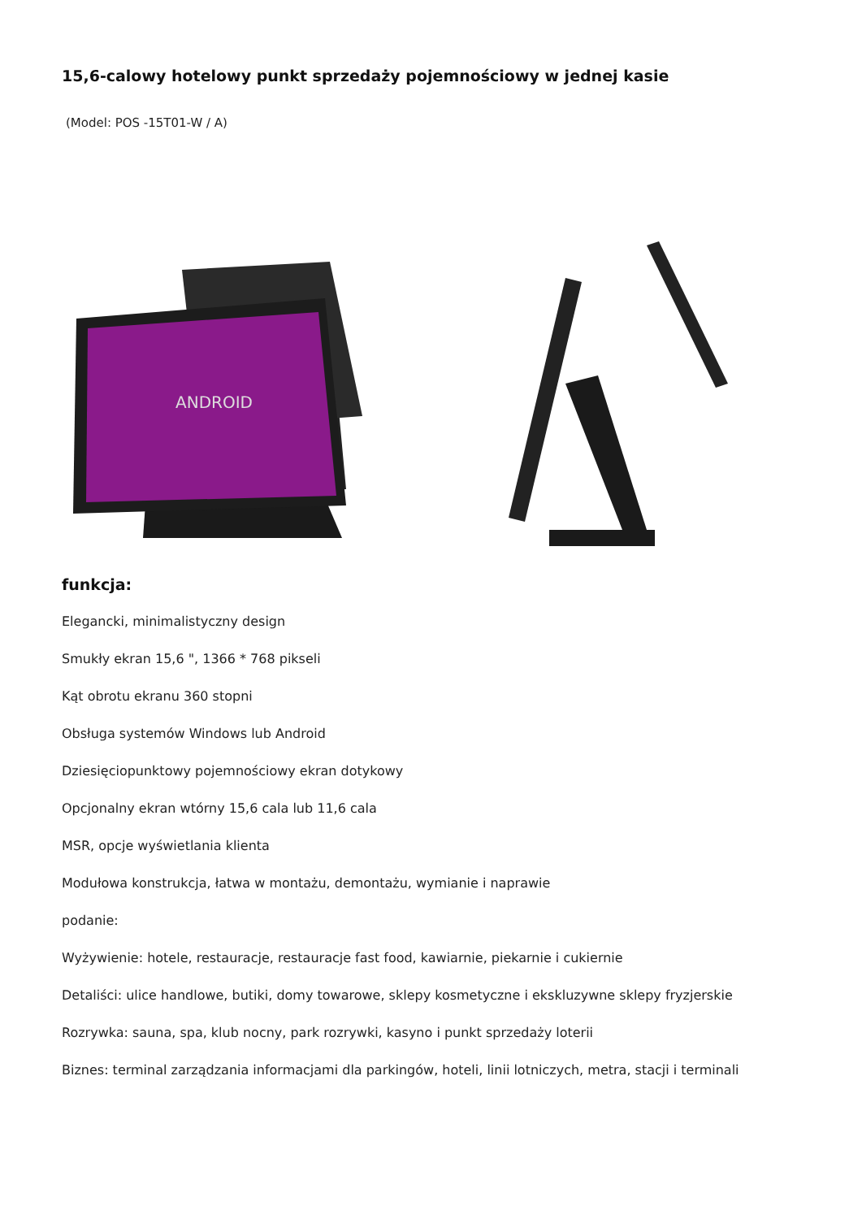15,6-calowy hotelowy punkt sprzedaży pojemnościowy w jednej kasie
(Model: POS -15T01-W / A)
ANDROID
funkcja:
Elegancki, minimalistyczny design
Smukły ekran 15,6 ", 1366 * 768 pikseli
Kąt obrotu ekranu 360 stopni
Obsługa systemów Windows lub Android
Dziesięciopunktowy pojemnościowy ekran dotykowy
Opcjonalny ekran wtórny 15,6 cala lub 11,6 cala
MSR, opcje wyświetlania klienta
Modułowa konstrukcja, łatwa w montażu, demontażu, wymianie i naprawie
podanie:
Wyżywienie: hotele, restauracje, restauracje fast food, kawiarnie, piekarnie i cukiernie
Detaliści: ulice handlowe, butiki, domy towarowe, sklepy kosmetyczne i ekskluzywne sklepy fryzjerskie
Rozrywka: sauna, spa, klub nocny, park rozrywki, kasyno i punkt sprzedaży loterii
Biznes: terminal zarządzania informacjami dla parkingów, hoteli, linii lotniczych, metra, stacji i terminali